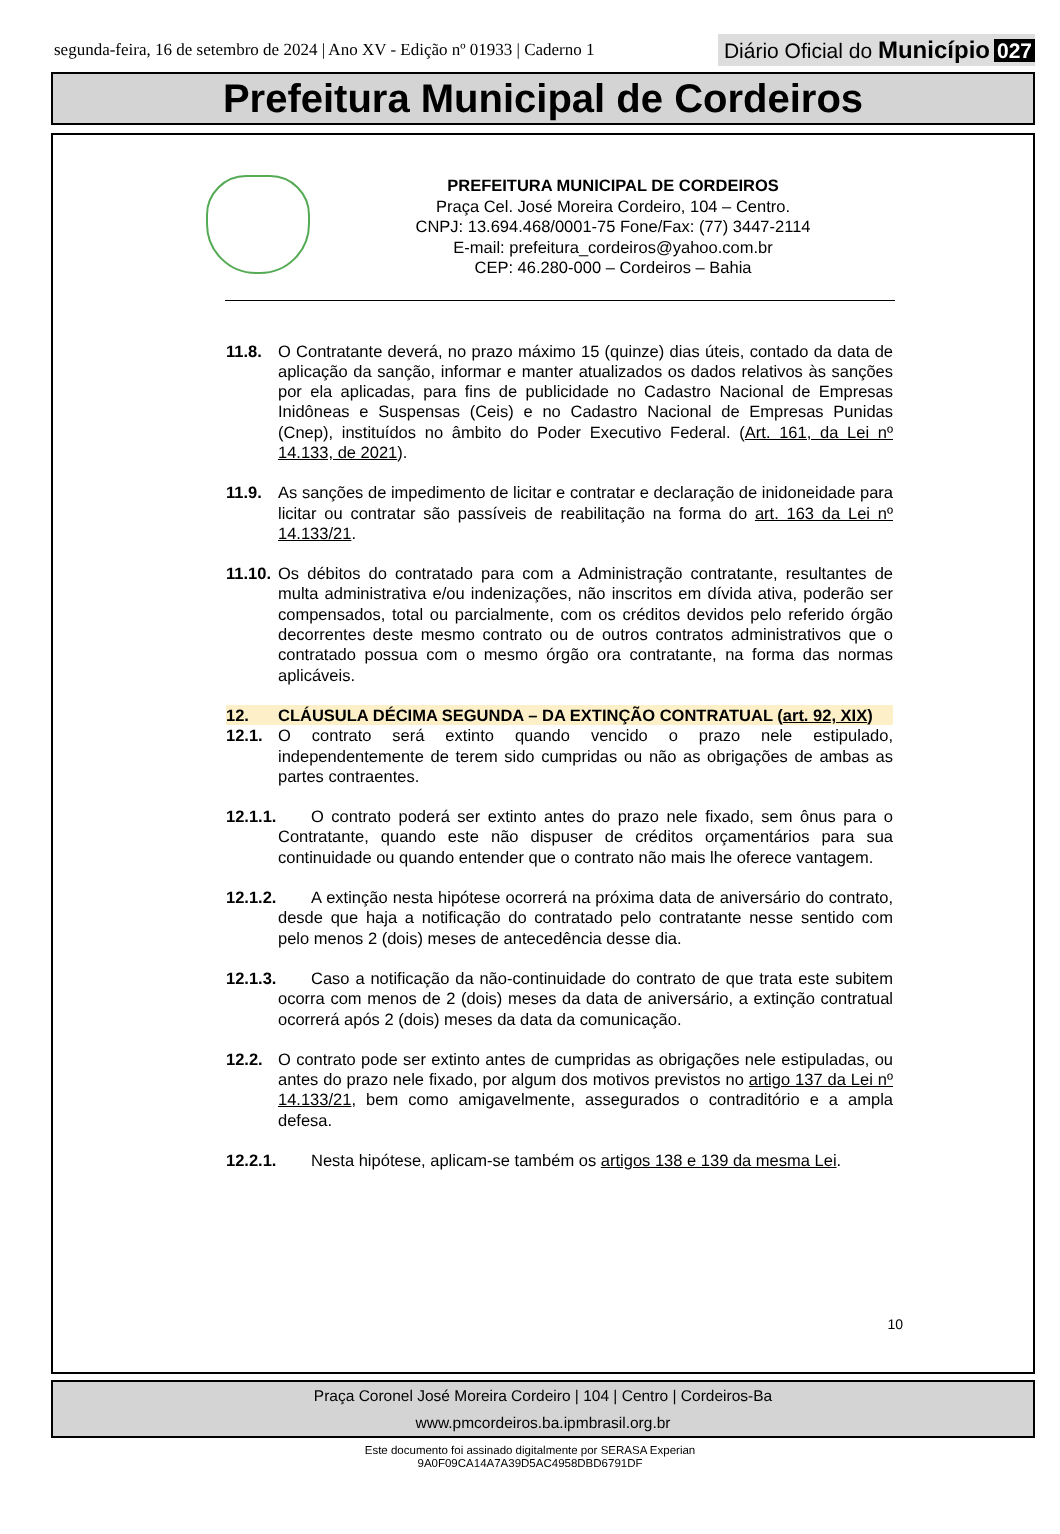segunda-feira, 16 de setembro de 2024 | Ano XV - Edição nº 01933 | Caderno 1
Diário Oficial do Município 027
Prefeitura Municipal de Cordeiros
PREFEITURA MUNICIPAL DE CORDEIROS
Praça Cel. José Moreira Cordeiro, 104 – Centro.
CNPJ: 13.694.468/0001-75 Fone/Fax: (77) 3447-2114
E-mail: prefeitura_cordeiros@yahoo.com.br
CEP: 46.280-000 – Cordeiros – Bahia
11.8. O Contratante deverá, no prazo máximo 15 (quinze) dias úteis, contado da data de aplicação da sanção, informar e manter atualizados os dados relativos às sanções por ela aplicadas, para fins de publicidade no Cadastro Nacional de Empresas Inidôneas e Suspensas (Ceis) e no Cadastro Nacional de Empresas Punidas (Cnep), instituídos no âmbito do Poder Executivo Federal. (Art. 161, da Lei nº 14.133, de 2021).
11.9. As sanções de impedimento de licitar e contratar e declaração de inidoneidade para licitar ou contratar são passíveis de reabilitação na forma do art. 163 da Lei nº 14.133/21.
11.10.
Os débitos do contratado para com a Administração contratante, resultantes de multa administrativa e/ou indenizações, não inscritos em dívida ativa, poderão ser compensados, total ou parcialmente, com os créditos devidos pelo referido órgão decorrentes deste mesmo contrato ou de outros contratos administrativos que o contratado possua com o mesmo órgão ora contratante, na forma das normas aplicáveis.
12. CLÁUSULA DÉCIMA SEGUNDA – DA EXTINÇÃO CONTRATUAL (art. 92, XIX)
12.1. O contrato será extinto quando vencido o prazo nele estipulado, independentemente de terem sido cumpridas ou não as obrigações de ambas as partes contraentes.
12.1.1.
  O contrato poderá ser extinto antes do prazo nele fixado, sem ônus para o Contratante, quando este não dispuser de créditos orçamentários para sua continuidade ou quando entender que o contrato não mais lhe oferece vantagem.
12.1.2.
  A extinção nesta hipótese ocorrerá na próxima data de aniversário do contrato, desde que haja a notificação do contratado pelo contratante nesse sentido com pelo menos 2 (dois) meses de antecedência desse dia.
12.1.3.
  Caso a notificação da não-continuidade do contrato de que trata este subitem ocorra com menos de 2 (dois) meses da data de aniversário, a extinção contratual ocorrerá após 2 (dois) meses da data da comunicação.
12.2. O contrato pode ser extinto antes de cumpridas as obrigações nele estipuladas, ou antes do prazo nele fixado, por algum dos motivos previstos no artigo 137 da Lei nº 14.133/21, bem como amigavelmente, assegurados o contraditório e a ampla defesa.
12.2.1.
  Nesta hipótese, aplicam-se também os artigos 138 e 139 da mesma Lei.
10
Praça Coronel José Moreira Cordeiro | 104 | Centro | Cordeiros-Ba
www.pmcordeiros.ba.ipmbrasil.org.br
Este documento foi assinado digitalmente por SERASA Experian
9A0F09CA14A7A39D5AC4958DBD6791DF